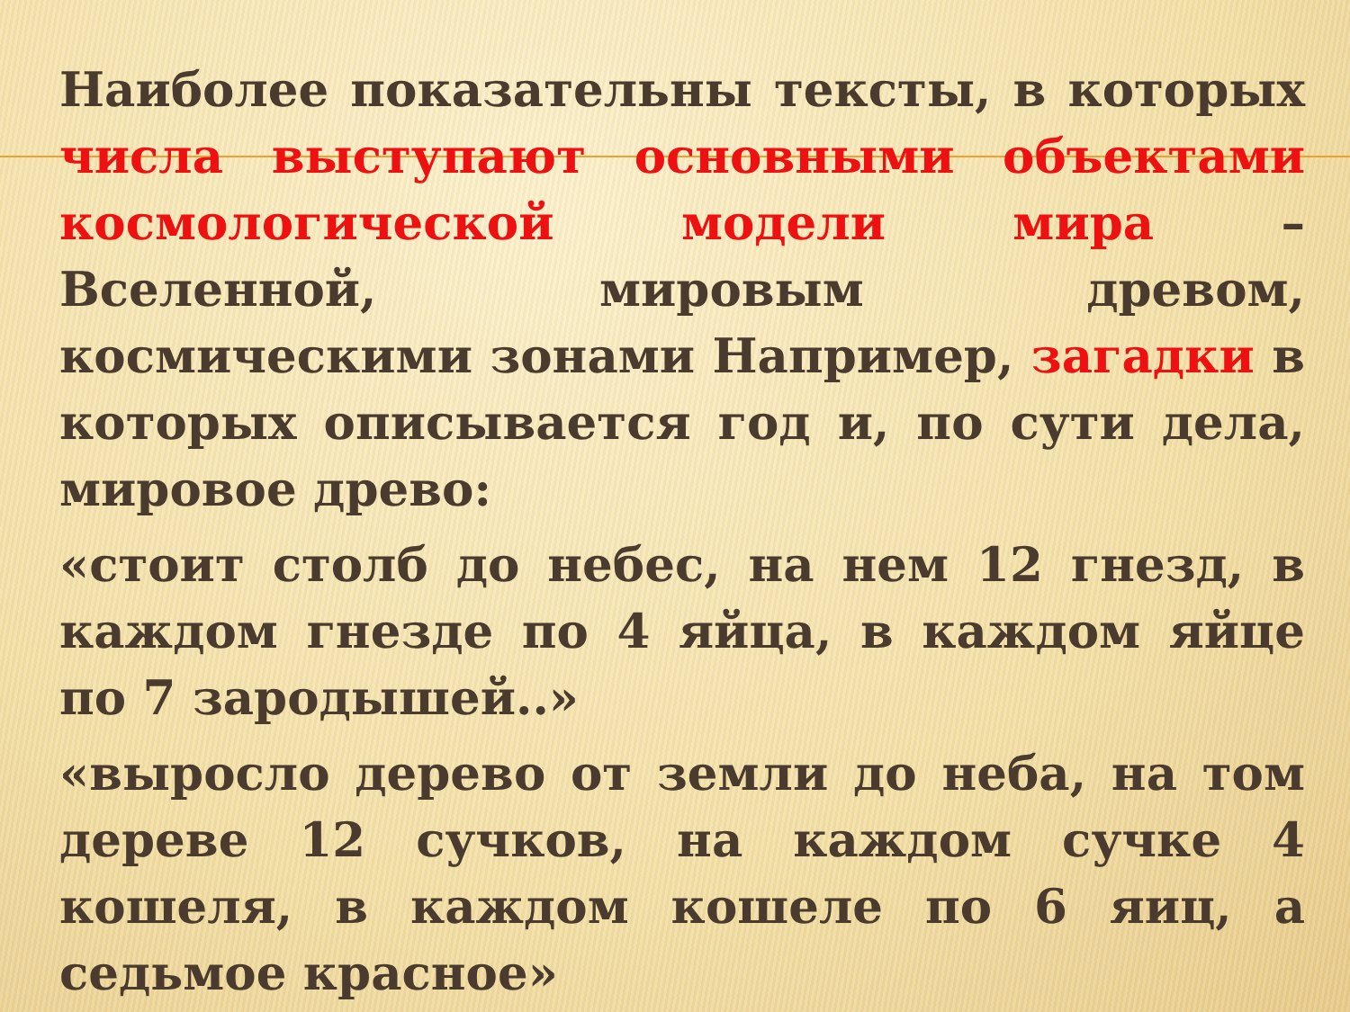Наиболее показательны тексты, в которых числа выступают основными объектами космологической модели мира – Вселенной, мировым древом, космическими зонами Например, загадки в которых описывается год и, по сути дела, мировое древо:
«стоит столб до небес, на нем 12 гнезд, в каждом гнезде по 4 яйца, в каждом яйце по 7 зародышей..»
«выросло дерево от земли до неба, на том дереве 12 сучков, на каждом сучке 4 кошеля, в каждом кошеле по 6 яиц, а седьмое красное»